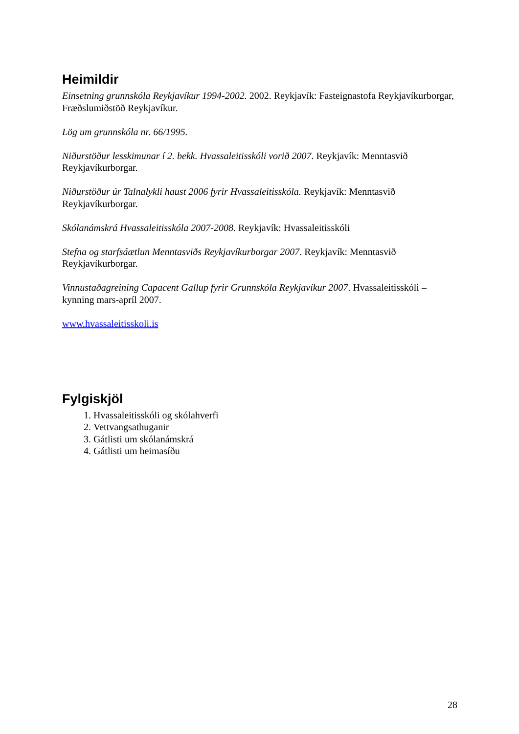Heimildir
Einsetning grunnskóla Reykjavíkur 1994-2002. 2002. Reykjavík: Fasteignastofa Reykjavíkurborgar, Fræðslumiðstöð Reykjavíkur.
Lög um grunnskóla nr. 66/1995.
Niðurstöður lesskimunar í 2. bekk. Hvassaleitisskóli vorið 2007. Reykjavík: Menntasvið Reykjavíkurborgar.
Niðurstöður úr Talnalykli haust 2006 fyrir Hvassaleitisskóla. Reykjavík: Menntasvið Reykjavíkurborgar.
Skólanámskrá Hvassaleitisskóla 2007-2008. Reykjavík: Hvassaleitisskóli
Stefna og starfsáætlun Menntasviðs Reykjavíkurborgar 2007. Reykjavík: Menntasvið Reykjavíkurborgar.
Vinnustaðagreining Capacent Gallup fyrir Grunnskóla Reykjavíkur 2007. Hvassaleitisskóli – kynning mars-apríl 2007.
www.hvassaleitisskoli.is
Fylgiskjöl
1. Hvassaleitisskóli og skólahverfi
2. Vettvangsathuganir
3. Gátlisti um skólanámskrá
4. Gátlisti um heimasíðu
28